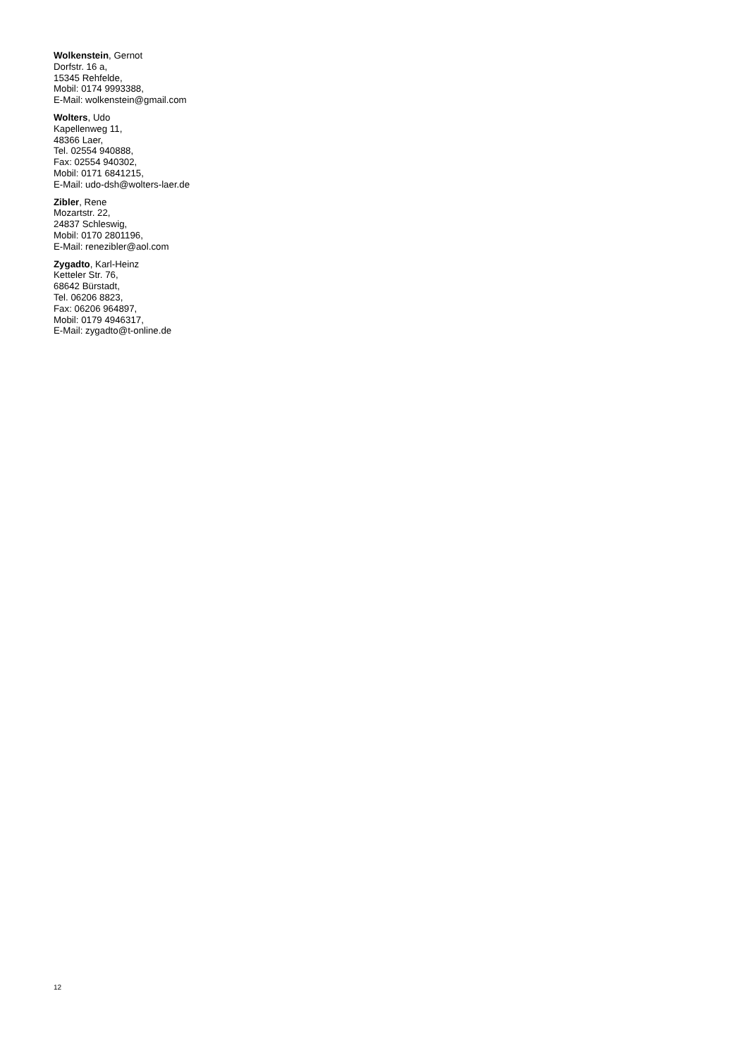Wolkenstein, Gernot
Dorfstr. 16 a,
15345 Rehfelde,
Mobil: 0174 9993388,
E-Mail: wolkenstein@gmail.com
Wolters, Udo
Kapellenweg 11,
48366 Laer,
Tel. 02554 940888,
Fax: 02554 940302,
Mobil: 0171 6841215,
E-Mail: udo-dsh@wolters-laer.de
Zibler, Rene
Mozartstr. 22,
24837 Schleswig,
Mobil: 0170 2801196,
E-Mail: renezibler@aol.com
Zygadto, Karl-Heinz
Ketteler Str. 76,
68642 Bürstadt,
Tel. 06206 8823,
Fax: 06206 964897,
Mobil: 0179 4946317,
E-Mail: zygadto@t-online.de
12